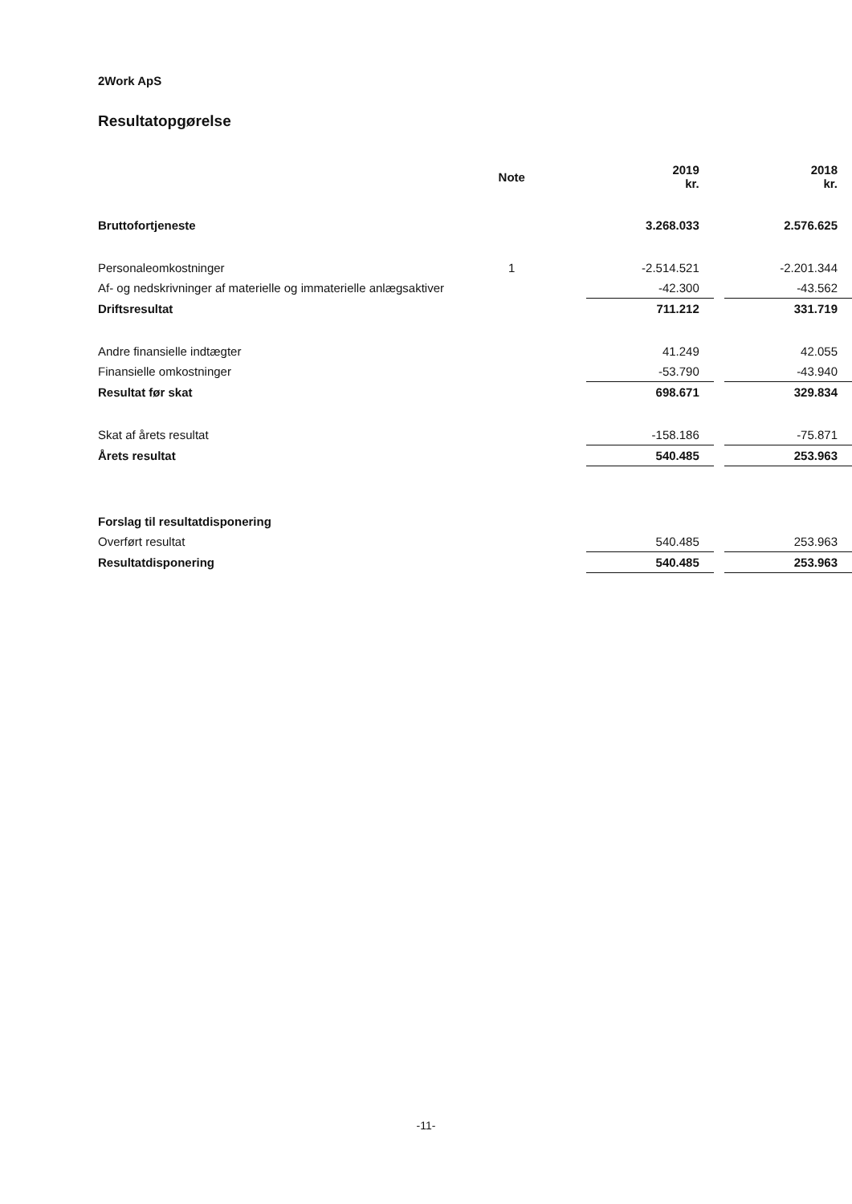2Work ApS
Resultatopgørelse
| | Note | 2019 kr. | | 2018 kr. |
| Bruttofortjeneste | | 3.268.033 | | 2.576.625 |
| Personaleomkostninger | 1 | -2.514.521 | | -2.201.344 |
| Af- og nedskrivninger af materielle og immaterielle anlægsaktiver | | -42.300 | | -43.562 |
| Driftsresultat | | 711.212 | | 331.719 |
| Andre finansielle indtægter | | 41.249 | | 42.055 |
| Finansielle omkostninger | | -53.790 | | -43.940 |
| Resultat før skat | | 698.671 | | 329.834 |
| Skat af årets resultat | | -158.186 | | -75.871 |
| Årets resultat | | 540.485 | | 253.963 |
| Forslag til resultatdisponering | | | | |
| Overført resultat | | 540.485 | | 253.963 |
| Resultatdisponering | | 540.485 | | 253.963 |
-11-